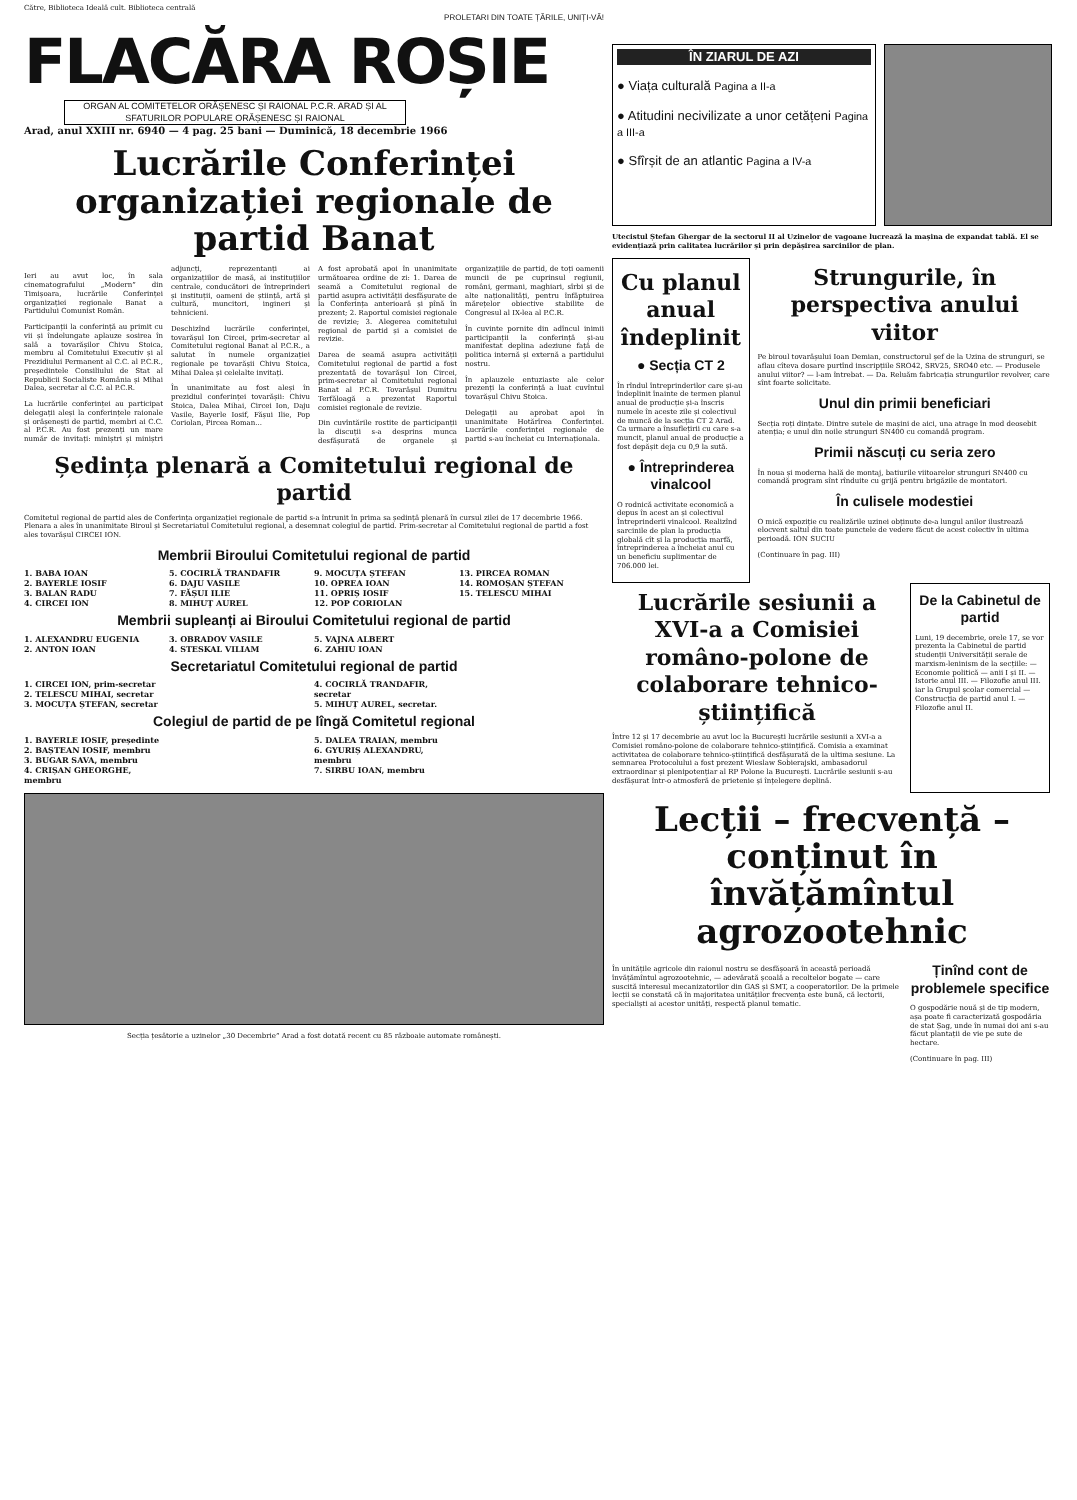Către, Biblioteca Ideală cult. Biblioteca centrală
PROLETARI DIN TOATE ȚĂRILE, UNIȚI-VĂ!
FLACĂRA ROȘIE
ORGAN AL COMITETELOR ORĂȘENESC ȘI RAIONAL P.C.R. ARAD ȘI AL SFATURILOR POPULARE ORĂȘENESC ȘI RAIONAL
Arad, anul XXIII nr. 6940 — 4 pag. 25 bani — Duminică, 18 decembrie 1966
Lucrările Conferinței organizației regionale de partid Banat
Ieri au avut loc, în sala cinematografului „Modern” din Timișoara, lucrările Conferinței organizației regionale Banat a Partidului Comunist Român.
Participanții la conferință au primit cu vii și îndelungate aplauze sosirea în sală a tovarășilor Chivu Stoica, membru al Comitetului Executiv și al Prezidiului Permanent al C.C. al P.C.R., președintele Consiliului de Stat al Republicii Socialiste România și Mihai Dalea, secretar al C.C. al P.C.R.
La lucrările conferinței au participat delegații aleși la conferințele raionale și orășenești de partid, membri ai C.C. al P.C.R. Au fost prezenți un mare număr de invitați: miniștri și miniștri adjuncți, reprezentanți ai organizațiilor de masă, ai instituțiilor centrale, conducători de întreprinderi și instituții, oameni de știință, artă și cultură, muncitori, ingineri și tehnicieni.
Deschizînd lucrările conferinței, tovarășul Ion Circei, prim-secretar al Comitetului regional Banat al P.C.R., a salutat în numele organizației regionale pe tovarășii Chivu Stoica, Mihai Dalea și celelalte invitați.
În unanimitate au fost aleși în prezidiul conferinței tovarășii: Chivu Stoica, Dalea Mihai, Circei Ion, Daju Vasile, Bayerle Iosif, Fășui Ilie, Pop Coriolan, Pircea Roman...
A fost aprobată apoi în unanimitate următoarea ordine de zi: 1. Darea de seamă a Comitetului regional de partid asupra activității desfășurate de la Conferința anterioară și pînă în prezent; 2. Raportul comisiei regionale de revizie; 3. Alegerea comitetului regional de partid și a comisiei de revizie.
Darea de seamă asupra activității Comitetului regional de partid a fost prezentată de tovarășul Ion Circei, prim-secretar al Comitetului regional Banat al P.C.R. Tovarășul Dumitru Terfăloagă a prezentat Raportul comisiei regionale de revizie.
Din cuvîntările rostite de participanții la discuții s-a desprins munca desfășurată de organele și organizațiile de partid, de toți oamenii muncii de pe cuprinsul regiunii, români, germani, maghiari, sîrbi și de alte naționalități, pentru înfăptuirea mărețelor obiective stabilite de Congresul al IX-lea al P.C.R.
În cuvinte pornite din adîncul inimii participanții la conferință și-au manifestat deplina adeziune față de politica internă și externă a partidului nostru.
În aplauzele entuziaste ale celor prezenți la conferință a luat cuvîntul tovarășul Chivu Stoica.
Delegații au aprobat apoi în unanimitate Hotărîrea Conferinței. Lucrările conferinței regionale de partid s-au încheiat cu Internaționala.
Ședința plenară a Comitetului regional de partid
Comitetul regional de partid ales de Conferința organizației regionale de partid s-a întrunit în prima sa ședință plenară în cursul zilei de 17 decembrie 1966. Plenara a ales în unanimitate Biroul și Secretariatul Comitetului regional, a desemnat colegiul de partid. Prim-secretar al Comitetului regional de partid a fost ales tovarășul CIRCEI ION.
Membrii Biroului Comitetului regional de partid
1. BABA IOAN
2. BAYERLE IOSIF
3. BALAN RADU
4. CIRCEI ION 5. COCIRLĂ TRANDAFIR
6. DAJU VASILE
7. FĂȘUI ILIE
8. MIHUȚ AUREL 9. MOCUȚA ȘTEFAN
10. OPREA IOAN
11. OPRIȘ IOSIF
12. POP CORIOLAN 13. PIRCEA ROMAN
14. ROMOȘAN ȘTEFAN
15. TELESCU MIHAI
Membrii supleanți ai Biroului Comitetului regional de partid
1. ALEXANDRU EUGENIA
2. ANTON IOAN 3. OBRADOV VASILE
4. STESKAL VILIAM 5. VAJNA ALBERT
6. ZAHIU IOAN
Secretariatul Comitetului regional de partid
1. CIRCEI ION, prim-secretar
2. TELESCU MIHAI, secretar
3. MOCUȚA ȘTEFAN, secretar 4. COCIRLĂ TRANDAFIR, secretar
5. MIHUȚ AUREL, secretar.
Colegiul de partid de pe lîngă Comitetul regional
1. BAYERLE IOSIF, președinte
2. BAȘTEAN IOSIF, membru
3. BUGAR SAVA, membru
4. CRIȘAN GHEORGHE, membru 5. DALEA TRAIAN, membru
6. GYURIȘ ALEXANDRU, membru
7. SIRBU IOAN, membru
Secția țesătorie a uzinelor „30 Decembrie” Arad a fost dotată recent cu 85 războaie automate românești.
ÎN ZIARUL DE AZI
● Viața culturală Pagina a II-a
● Atitudini necivilizate a unor cetățeni Pagina a III-a
● Sfîrșit de an atlantic Pagina a IV-a
Utecistul Ștefan Ghergar de la sectorul II al Uzinelor de vagoane lucrează la mașina de expandat tablă. El se evidențiază prin calitatea lucrărilor și prin depășirea sarcinilor de plan.
Cu planul anual îndeplinit
● Secția CT 2
În rîndul întreprinderilor care și-au îndeplinit înainte de termen planul anual de producție și-a înscris numele în aceste zile și colectivul de muncă de la secția CT 2 Arad. Ca urmare a însuflețirii cu care s-a muncit, planul anual de producție a fost depășit deja cu 0,9 la sută.
● Întreprinderea vinalcool
O rodnică activitate economică a depus în acest an și colectivul Întreprinderii vinalcool. Realizînd sarcinile de plan la producția globală cît și la producția marfă, întreprinderea a încheiat anul cu un beneficiu suplimentar de 706.000 lei.
Strungurile, în perspectiva anului viitor
Pe biroul tovarășului Ioan Demian, constructorul șef de la Uzina de strunguri, se aflau cîteva dosare purtînd inscripțiile SRO42, SRV25, SRO40 etc. — Produsele anului viitor? — l-am întrebat. — Da. Reluăm fabricația strungurilor revolver, care sînt foarte solicitate.
Unul din primii beneficiari
Secția roți dințate. Dintre sutele de mașini de aici, una atrage în mod deosebit atenția; e unul din noile strunguri SN400 cu comandă program.
Primii născuți cu seria zero
În noua și moderna hală de montaj, batiurile viitoarelor strunguri SN400 cu comandă program sînt rînduite cu grijă pentru brigăzile de montatori.
În culisele modestiei
O mică expoziție cu realizările uzinei obținute de-a lungul anilor ilustrează elocvent saltul din toate punctele de vedere făcut de acest colectiv în ultima perioadă. ION SUCIU
(Continuare în pag. III)
Lucrările sesiunii a XVI-a a Comisiei româno-polone de colaborare tehnico-științifică
Între 12 și 17 decembrie au avut loc la București lucrările sesiunii a XVI-a a Comisiei româno-polone de colaborare tehnico-științifică. Comisia a examinat activitatea de colaborare tehnico-științifică desfășurată de la ultima sesiune. La semnarea Protocolului a fost prezent Wieslaw Sobierajski, ambasadorul extraordinar și plenipotențiar al RP Polone la București. Lucrările sesiunii s-au desfășurat într-o atmosferă de prietenie și înțelegere deplină.
De la Cabinetul de partid
Luni, 19 decembrie, orele 17, se vor prezenta la Cabinetul de partid studenții Universității serale de marxism-leninism de la secțiile: — Economie politică — anii I și II. — Istorie anul III. — Filozofie anul III. iar la Grupul școlar comercial — Construcția de partid anul I. — Filozofie anul II.
Lecții – frecvență – conținut în învățămîntul agrozootehnic
În unitățile agricole din raionul nostru se desfășoară în această perioadă învățămîntul agrozootehnic, — adevărată școală a recoltelor bogate — care suscită interesul mecanizatorilor din GAS și SMT, a cooperatorilor. De la primele lecții se constată că în majoritatea unităților frecvența este bună, că lectorii, specialiști ai acestor unități, respectă planul tematic.
Ținînd cont de problemele specifice
O gospodărie nouă și de tip modern, așa poate fi caracterizată gospodăria de stat Șag, unde în numai doi ani s-au făcut plantații de vie pe sute de hectare.
(Continuare în pag. III)